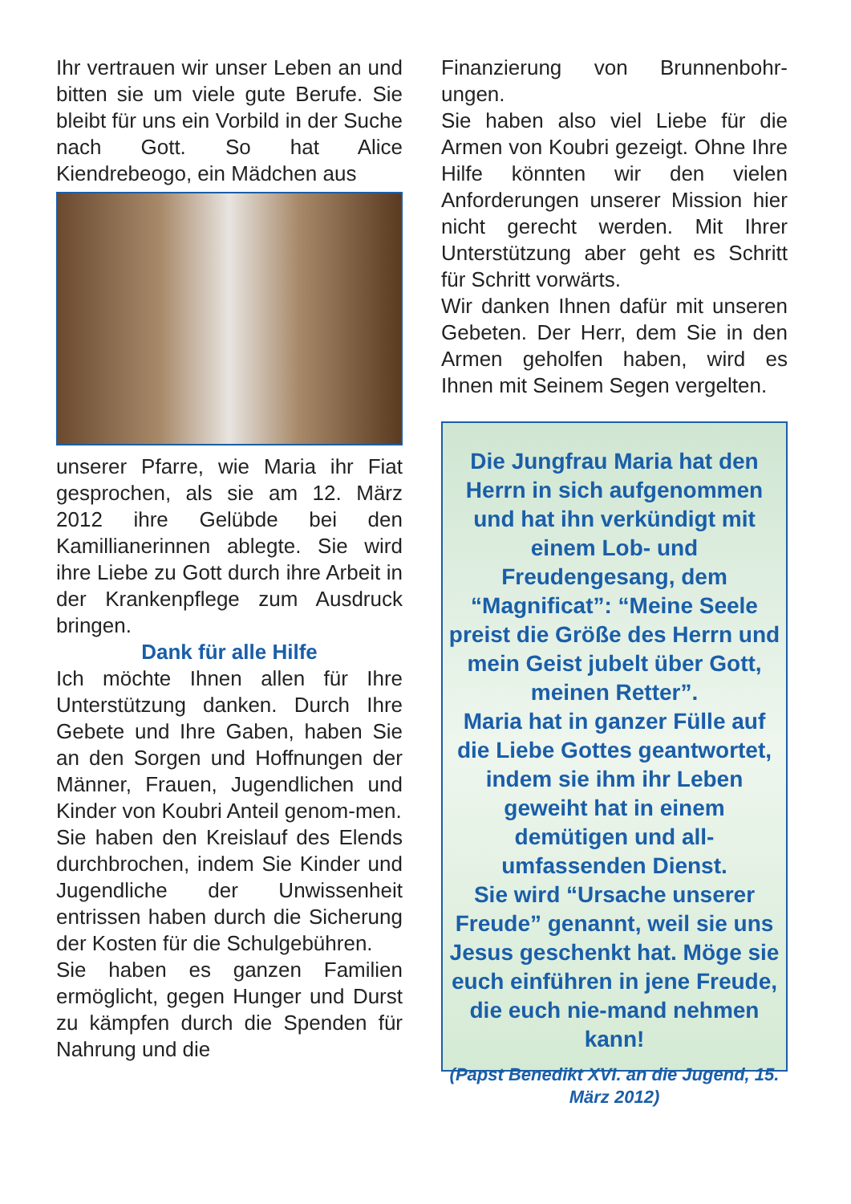Ihr vertrauen wir unser Leben an und bitten sie um viele gute Berufe. Sie bleibt für uns ein Vorbild in der Suche nach Gott. So hat Alice Kiendrebeogo, ein Mädchen aus
unserer Pfarre, wie Maria ihr Fiat gesprochen, als sie am 12. März 2012 ihre Gelübde bei den Kamillianerinnen ablegte. Sie wird ihre Liebe zu Gott durch ihre Arbeit in der Krankenpflege zum Ausdruck bringen.
Dank für alle Hilfe
Ich möchte Ihnen allen für Ihre Unterstützung danken. Durch Ihre Gebete und Ihre Gaben, haben Sie an den Sorgen und Hoffnungen der Männer, Frauen, Jugendlichen und Kinder von Koubri Anteil genom-men.
Sie haben den Kreislauf des Elends durchbrochen, indem Sie Kinder und Jugendliche der Unwissenheit entrissen haben durch die Sicherung der Kosten für die Schulgebühren.
Sie haben es ganzen Familien ermöglicht, gegen Hunger und Durst zu kämpfen durch die Spenden für Nahrung und die
Finanzierung von Brunnenbohr-ungen.
Sie haben also viel Liebe für die Armen von Koubri gezeigt. Ohne Ihre Hilfe könnten wir den vielen Anforderungen unserer Mission hier nicht gerecht werden. Mit Ihrer Unterstützung aber geht es Schritt für Schritt vorwärts.
Wir danken Ihnen dafür mit unseren Gebeten. Der Herr, dem Sie in den Armen geholfen haben, wird es Ihnen mit Seinem Segen vergelten.
Die Jungfrau Maria hat den Herrn in sich aufgenommen und hat ihn verkündigt mit einem Lob- und Freudengesang, dem “Magnificat”: “Meine Seele preist die Größe des Herrn und mein Geist jubelt über Gott, meinen Retter”.
Maria hat in ganzer Fülle auf die Liebe Gottes geantwortet, indem sie ihm ihr Leben geweiht hat in einem demütigen und all-umfassenden Dienst.
Sie wird “Ursache unserer Freude” genannt, weil sie uns Jesus geschenkt hat. Möge sie euch einführen in jene Freude, die euch nie-mand nehmen kann!
(Papst Benedikt XVI. an die Jugend, 15. März 2012)